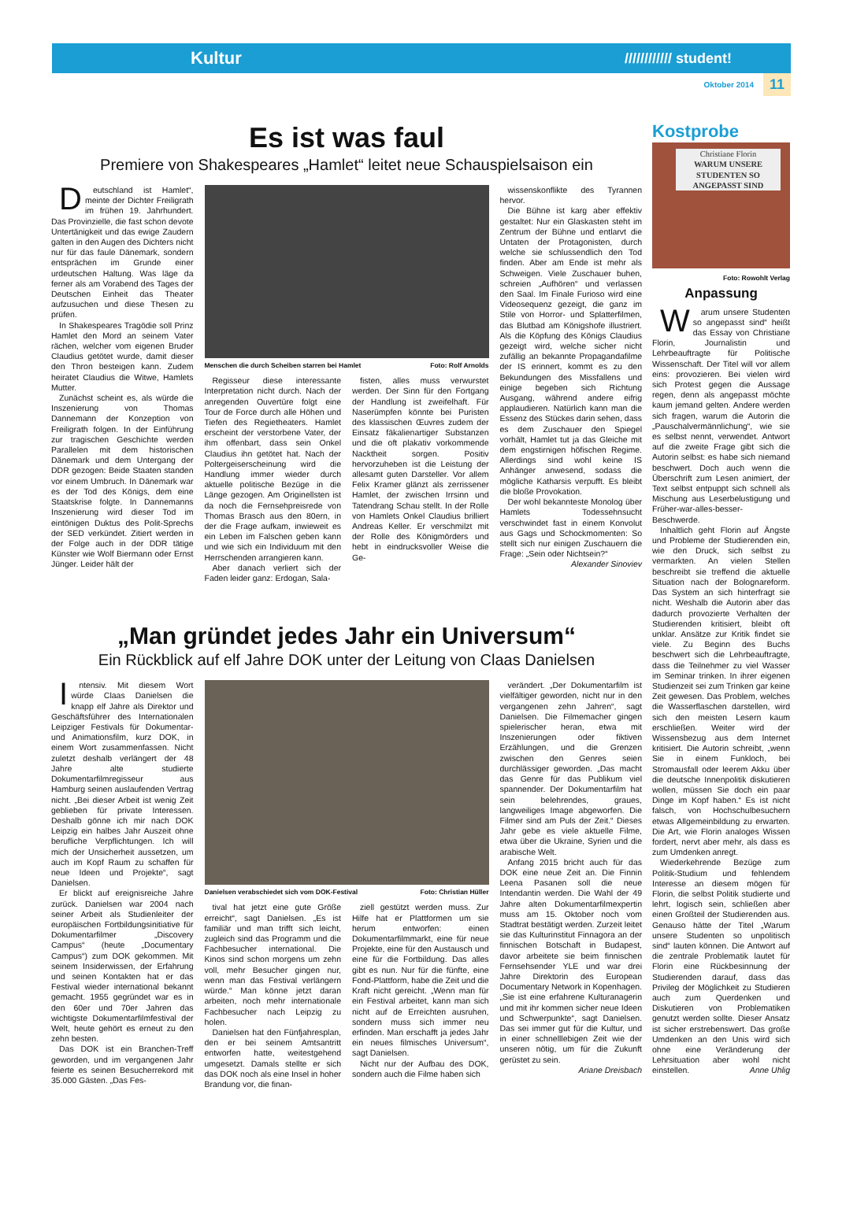Kultur //////////// student!
Oktober 2014 11
Es ist was faul
Premiere von Shakespeares „Hamlet“ leitet neue Schauspielsaison ein
Deutschland ist Hamlet“, meinte der Dichter Freiligrath im frühen 19. Jahrhundert. Das Provinzielle, die fast schon devote Untertänigkeit und das ewige Zaudern galten in den Augen des Dichters nicht nur für das faule Dänemark, sondern entsprächen im Grunde einer urdeutschen Haltung. Was läge da ferner als am Vorabend des Tages der Deutschen Einheit das Theater aufzusuchen und diese Thesen zu prüfen.
In Shakespeares Tragödie soll Prinz Hamlet den Mord an seinem Vater rächen, welcher vom eigenen Bruder Claudius getötet wurde, damit dieser den Thron besteigen kann. Zudem heiratet Claudius die Witwe, Hamlets Mutter.
Zunächst scheint es, als würde die Inszenierung von Thomas Dannemann der Konzeption von Freiligrath folgen. In der Einführung zur tragischen Geschichte werden Parallelen mit dem historischen Dänemark und dem Untergang der DDR gezogen: Beide Staaten standen vor einem Umbruch. In Dänemark war es der Tod des Königs, dem eine Staatskrise folgte. In Dannemanns Inszenierung wird dieser Tod im eintönigen Duktus des Polit-Sprechs der SED verkündet. Zitiert werden in der Folge auch in der DDR tätige Künster wie Wolf Biermann oder Ernst Jünger. Leider hält der
Menschen die durch Scheiben starren bei Hamlet Foto: Rolf Arnolds
Regisseur diese interessante Interpretation nicht durch. Nach der anregenden Ouvertüre folgt eine Tour de Force durch alle Höhen und Tiefen des Regietheaters. Hamlet erscheint der verstorbene Vater, der ihm offenbart, dass sein Onkel Claudius ihn getötet hat. Nach der Poltergeiserscheinung wird die Handlung immer wieder durch aktuelle politische Bezüge in die Länge gezogen. Am Originellsten ist da noch die Fernsehpreisrede von Thomas Brasch aus den 80ern, in der die Frage aufkam, inwieweit es ein Leben im Falschen geben kann und wie sich ein Individuum mit den Herrschenden arrangieren kann.
Aber danach verliert sich der Faden leider ganz: Erdogan, Sala-
fisten, alles muss verwurstet werden. Der Sinn für den Fortgang der Handlung ist zweifelhaft. Für Naserümpfen könnte bei Puristen des klassischen Œuvres zudem der Einsatz fäkalienartiger Substanzen und die oft plakativ vorkommende Nacktheit sorgen. Positiv hervorzuheben ist die Leistung der allesamt guten Darsteller. Vor allem Felix Kramer glänzt als zerrissener Hamlet, der zwischen Irrsinn und Tatendrang Schau stellt. In der Rolle von Hamlets Onkel Claudius brilliert Andreas Keller. Er verschmilzt mit der Rolle des Königmörders und hebt in eindrucksvoller Weise die Ge-
wissenskonflikte des Tyrannen hervor.
Die Bühne ist karg aber effektiv gestaltet: Nur ein Glaskasten steht im Zentrum der Bühne und entlarvt die Untaten der Protagonisten, durch welche sie schlussendlich den Tod finden. Aber am Ende ist mehr als Schweigen. Viele Zuschauer buhen, schreien „Aufhören“ und verlassen den Saal. Im Finale Furioso wird eine Videosequenz gezeigt, die ganz im Stile von Horror- und Splatterfilmen, das Blutbad am Königshofe illustriert. Als die Köpfung des Königs Claudius gezeigt wird, welche sicher nicht zufällig an bekannte Propagandafilme der IS erinnert, kommt es zu den Bekundungen des Missfallens und einige begeben sich Richtung Ausgang, während andere eifrig applaudieren. Natürlich kann man die Essenz des Stückes darin sehen, dass es dem Zuschauer den Spiegel vorhält, Hamlet tut ja das Gleiche mit dem engstirnigen höfischen Regime. Allerdings sind wohl keine IS Anhänger anwesend, sodass die mögliche Katharsis verpufft. Es bleibt die bloße Provokation.
Der wohl bekannteste Monolog über Hamlets Todessehnsucht verschwindet fast in einem Konvolut aus Gags und Schockmomenten: So stellt sich nur einigen Zuschauern die Frage: „Sein oder Nichtsein?“
Alexander Sinoviev
„Man gründet jedes Jahr ein Universum“
Ein Rückblick auf elf Jahre DOK unter der Leitung von Claas Danielsen
Intensiv. Mit diesem Wort würde Claas Danielsen die knapp elf Jahre als Direktor und Geschäftsführer des Internationalen Leipziger Festivals für Dokumentar- und Animationsfilm, kurz DOK, in einem Wort zusammenfassen. Nicht zuletzt deshalb verlängert der 48 Jahre alte studierte Dokumentarfilmregisseur aus Hamburg seinen auslaufenden Vertrag nicht. „Bei dieser Arbeit ist wenig Zeit geblieben für private Interessen. Deshalb gönne ich mir nach DOK Leipzig ein halbes Jahr Auszeit ohne berufliche Verpflichtungen. Ich will mich der Unsicherheit aussetzen, um auch im Kopf Raum zu schaffen für neue Ideen und Projekte“, sagt Danielsen.
Er blickt auf ereignisreiche Jahre zurück. Danielsen war 2004 nach seiner Arbeit als Studienleiter der europäischen Fortbildungsinitiative für Dokumentarfilmer „Discovery Campus“ (heute „Documentary Campus“) zum DOK gekommen. Mit seinem Insiderwissen, der Erfahrung und seinen Kontakten hat er das Festival wieder international bekannt gemacht. 1955 gegründet war es in den 60er und 70er Jahren das wichtigste Dokumentarfilmfestival der Welt, heute gehört es erneut zu den zehn besten.
Das DOK ist ein Branchen-Treff geworden, und im vergangenen Jahr feierte es seinen Besucherrekord mit 35.000 Gästen. „Das Fes-
Danielsen verabschiedet sich vom DOK-Festival Foto: Christian Hüller
tival hat jetzt eine gute Größe erreicht“, sagt Danielsen. „Es ist familiär und man trifft sich leicht, zugleich sind das Programm und die Fachbesucher international. Die Kinos sind schon morgens um zehn voll, mehr Besucher gingen nur, wenn man das Festival verlängern würde.“ Man könne jetzt daran arbeiten, noch mehr internationale Fachbesucher nach Leipzig zu holen.
Danielsen hat den Fünfjahresplan, den er bei seinem Amtsantritt entworfen hatte, weitestgehend umgesetzt. Damals stellte er sich das DOK noch als eine Insel in hoher Brandung vor, die finan-
ziell gestützt werden muss. Zur Hilfe hat er Plattformen um sie herum entworfen: einen Dokumentarfilmmarkt, eine für neue Projekte, eine für den Austausch und eine für die Fortbildung. Das alles gibt es nun. Nur für die fünfte, eine Fond-Plattform, habe die Zeit und die Kraft nicht gereicht. „Wenn man für ein Festival arbeitet, kann man sich nicht auf de Erreichten ausruhen, sondern muss sich immer neu erfinden. Man erschafft ja jedes Jahr ein neues filmisches Universum“, sagt Danielsen.
Nicht nur der Aufbau des DOK, sondern auch die Filme haben sich
verändert. „Der Dokumentarfilm ist vielfältiger geworden, nicht nur in den vergangenen zehn Jahren“, sagt Danielsen. Die Filmemacher gingen spielerischer heran, etwa mit Inszenierungen oder fiktiven Erzählungen, und die Grenzen zwischen den Genres seien durchlässiger geworden. „Das macht das Genre für das Publikum viel spannender. Der Dokumentarfilm hat sein belehrendes, graues, langweiliges Image abgeworfen. Die Filmer sind am Puls der Zeit.“ Dieses Jahr gebe es viele aktuelle Filme, etwa über die Ukraine, Syrien und die arabische Welt.
Anfang 2015 bricht auch für das DOK eine neue Zeit an. Die Finnin Leena Pasanen soll die neue Intendantin werden. Die Wahl der 49 Jahre alten Dokumentarfilmexpertin muss am 15. Oktober noch vom Stadtrat bestätigt werden. Zurzeit leitet sie das Kulturinstitut Finnagora an der finnischen Botschaft in Budapest, davor arbeitete sie beim finnischen Fernsehsender YLE und war drei Jahre Direktorin des European Documentary Network in Kopenhagen. „Sie ist eine erfahrene Kulturanagerin und mit ihr kommen sicher neue Ideen und Schwerpunkte“, sagt Danielsen. Das sei immer gut für die Kultur, und in einer schnelllebigen Zeit wie der unseren nötig, um für die Zukunft gerüstet zu sein.
Ariane Dreisbach
Kostprobe
Christiane Florin
WARUM UNSERE STUDENTEN SO ANGEPASST SIND
Foto: Rowohlt Verlag
Anpassung
Warum unsere Studenten so angepasst sind“ heißt das Essay von Christiane Florin, Journalistin und Lehrbeauftragte für Politische Wissenschaft. Der Titel will vor allem eins: provozieren. Bei vielen wird sich Protest gegen die Aussage regen, denn als angepasst möchte kaum jemand gelten. Andere werden sich fragen, warum die Autorin die „Pauschalvermännlichung“, wie sie es selbst nennt, verwendet. Antwort auf die zweite Frage gibt sich die Autorin selbst: es habe sich niemand beschwert. Doch auch wenn die Überschrift zum Lesen animiert, der Text selbst entpuppt sich schnell als Mischung aus Leserbelustigung und Früher-war-alles-besser-Beschwerde.
Inhaltlich geht Florin auf Ängste und Probleme der Studierenden ein, wie den Druck, sich selbst zu vermarkten. An vielen Stellen beschreibt sie treffend die aktuelle Situation nach der Bolognareform. Das System an sich hinterfragt sie nicht. Weshalb die Autorin aber das dadurch provozierte Verhalten der Studierenden kritisiert, bleibt oft unklar. Ansätze zur Kritik findet sie viele. Zu Beginn des Buchs beschwert sich die Lehrbeauftragte, dass die Teilnehmer zu viel Wasser im Seminar trinken. In ihrer eigenen Studienzeit sei zum Trinken gar keine Zeit gewesen. Das Problem, welches die Wasserflaschen darstellen, wird sich den meisten Lesern kaum erschließen. Weiter wird der Wissensbezug aus dem Internet kritisiert. Die Autorin schreibt, „wenn Sie in einem Funkloch, bei Stromausfall oder leerem Akku über die deutsche Innenpolitik diskutieren wollen, müssen Sie doch ein paar Dinge im Kopf haben.“ Es ist nicht falsch, von Hochschulbesuchern etwas Allgemeinbildung zu erwarten. Die Art, wie Florin analoges Wissen fordert, nervt aber mehr, als dass es zum Umdenken anregt.
Wiederkehrende Bezüge zum Politik-Studium und fehlendem Interesse an diesem mögen für Florin, die selbst Politik studierte und lehrt, logisch sein, schließen aber einen Großteil der Studierenden aus. Genauso hätte der Titel „Warum unsere Studenten so unpolitisch sind“ lauten können. Die Antwort auf die zentrale Problematik lautet für Florin eine Rückbesinnung der Studierenden darauf, dass das Privileg der Möglichkeit zu Studieren auch zum Querdenken und Diskutieren von Problematiken genutzt werden sollte. Dieser Ansatz ist sicher erstrebenswert. Das große Umdenken an den Unis wird sich ohne eine Veränderung der Lehrsituation aber wohl nicht einstellen. Anne Uhlig